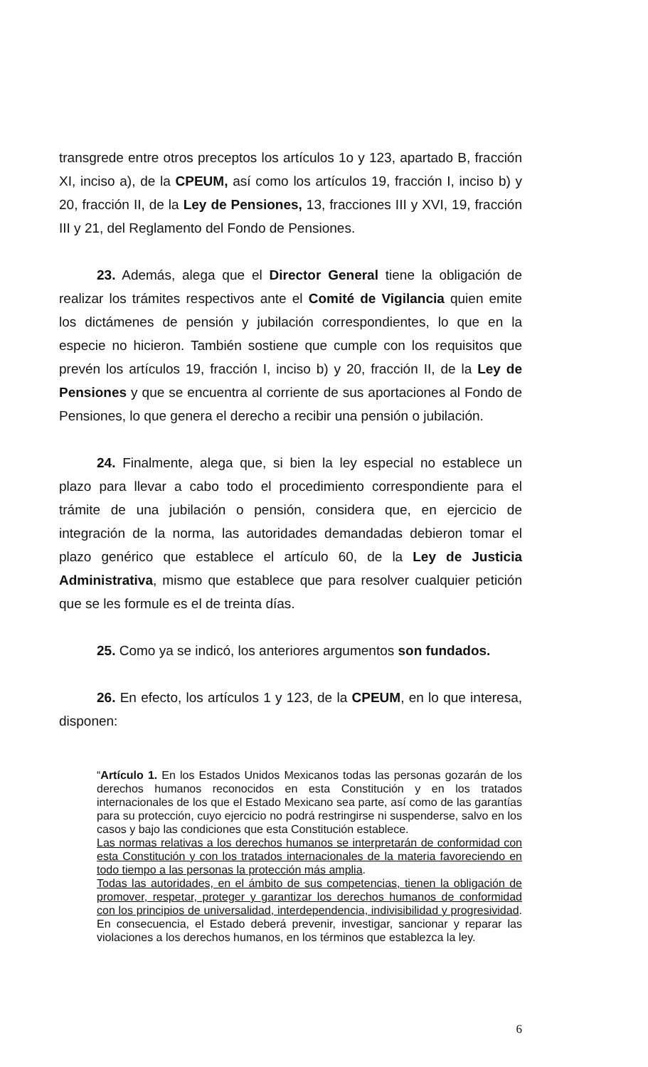transgrede entre otros preceptos los artículos 1o y 123, apartado B, fracción XI, inciso a), de la CPEUM, así como los artículos 19, fracción I, inciso b) y 20, fracción II, de la Ley de Pensiones, 13, fracciones III y XVI, 19, fracción III y 21, del Reglamento del Fondo de Pensiones.
23. Además, alega que el Director General tiene la obligación de realizar los trámites respectivos ante el Comité de Vigilancia quien emite los dictámenes de pensión y jubilación correspondientes, lo que en la especie no hicieron. También sostiene que cumple con los requisitos que prevén los artículos 19, fracción I, inciso b) y 20, fracción II, de la Ley de Pensiones y que se encuentra al corriente de sus aportaciones al Fondo de Pensiones, lo que genera el derecho a recibir una pensión o jubilación.
24. Finalmente, alega que, si bien la ley especial no establece un plazo para llevar a cabo todo el procedimiento correspondiente para el trámite de una jubilación o pensión, considera que, en ejercicio de integración de la norma, las autoridades demandadas debieron tomar el plazo genérico que establece el artículo 60, de la Ley de Justicia Administrativa, mismo que establece que para resolver cualquier petición que se les formule es el de treinta días.
25. Como ya se indicó, los anteriores argumentos son fundados.
26. En efecto, los artículos 1 y 123, de la CPEUM, en lo que interesa, disponen:
“Artículo 1. En los Estados Unidos Mexicanos todas las personas gozarán de los derechos humanos reconocidos en esta Constitución y en los tratados internacionales de los que el Estado Mexicano sea parte, así como de las garantías para su protección, cuyo ejercicio no podrá restringirse ni suspenderse, salvo en los casos y bajo las condiciones que esta Constitución establece.
Las normas relativas a los derechos humanos se interpretarán de conformidad con esta Constitución y con los tratados internacionales de la materia favoreciendo en todo tiempo a las personas la protección más amplia.
Todas las autoridades, en el ámbito de sus competencias, tienen la obligación de promover, respetar, proteger y garantizar los derechos humanos de conformidad con los principios de universalidad, interdependencia, indivisibilidad y progresividad. En consecuencia, el Estado deberá prevenir, investigar, sancionar y reparar las violaciones a los derechos humanos, en los términos que establezca la ley.
6